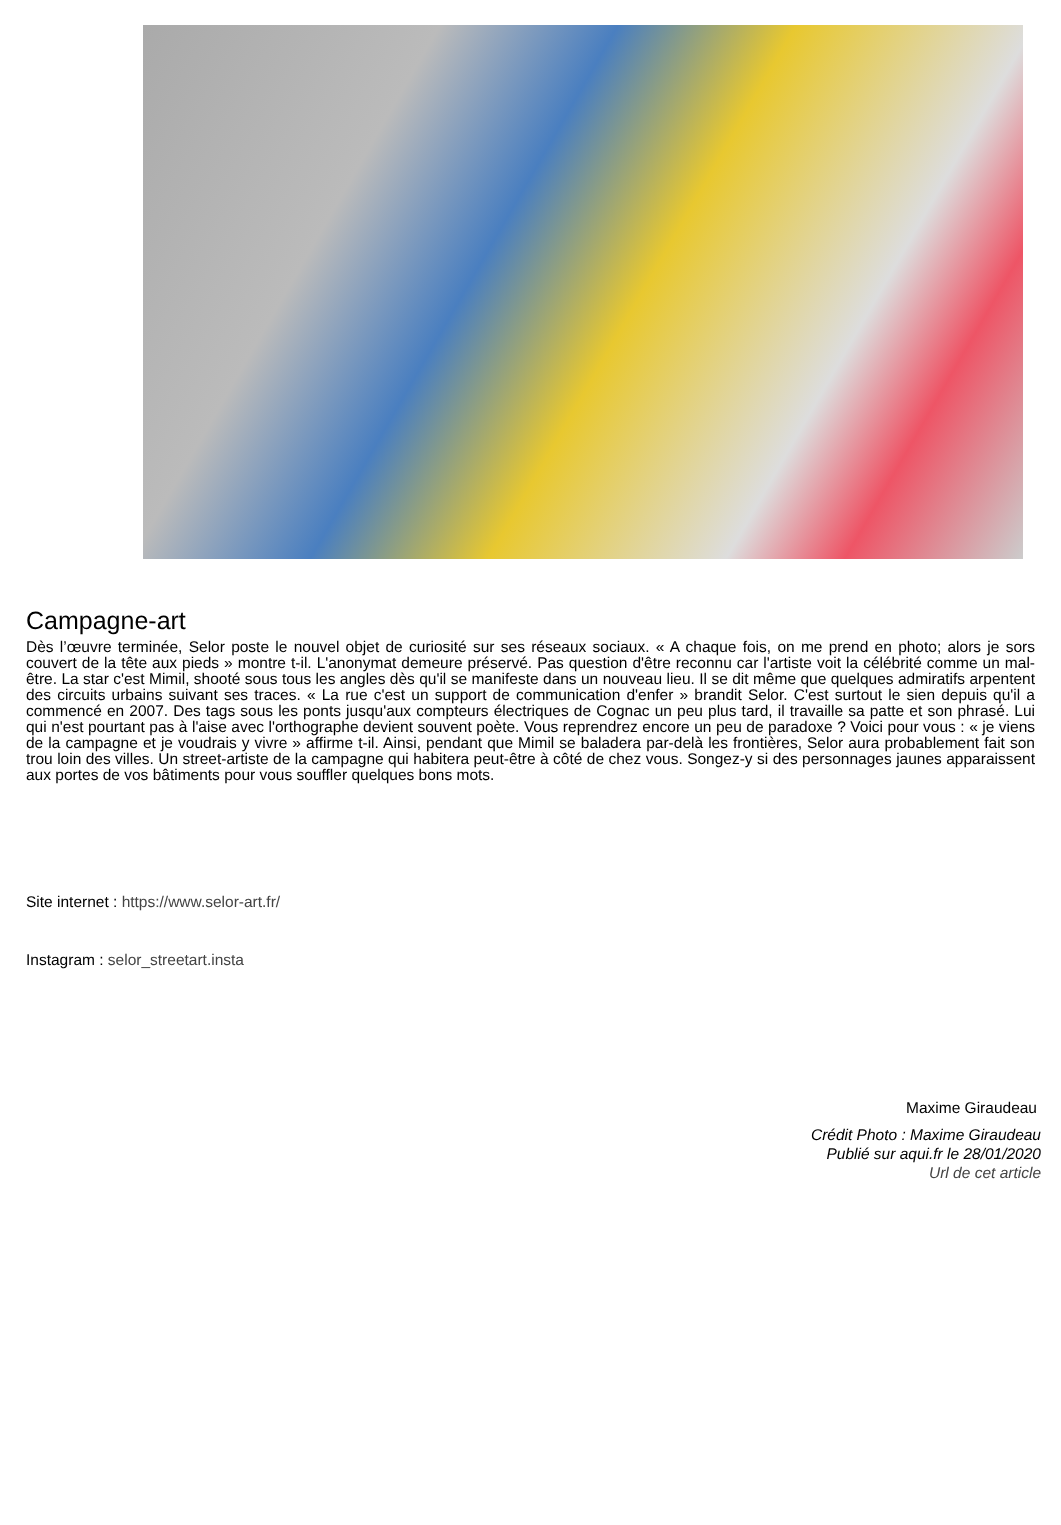Campagne-art
Dès l’œuvre terminée, Selor poste le nouvel objet de curiosité sur ses réseaux sociaux. « A chaque fois, on me prend en photo; alors je sors couvert de la tête aux pieds » montre t-il. L'anonymat demeure préservé. Pas question d'être reconnu car l'artiste voit la célébrité comme un mal-être. La star c'est Mimil, shooté sous tous les angles dès qu'il se manifeste dans un nouveau lieu. Il se dit même que quelques admiratifs arpentent des circuits urbains suivant ses traces. « La rue c'est un support de communication d'enfer » brandit Selor. C'est surtout le sien depuis qu'il a commencé en 2007. Des tags sous les ponts jusqu'aux compteurs électriques de Cognac un peu plus tard, il travaille sa patte et son phrasé. Lui qui n'est pourtant pas à l'aise avec l'orthographe devient souvent poète. Vous reprendrez encore un peu de paradoxe ? Voici pour vous : « je viens de la campagne et je voudrais y vivre » affirme t-il. Ainsi, pendant que Mimil se baladera par-delà les frontières, Selor aura probablement fait son trou loin des villes. Un street-artiste de la campagne qui habitera peut-être à côté de chez vous. Songez-y si des personnages jaunes apparaissent aux portes de vos bâtiments pour vous souffler quelques bons mots.
Site internet : https://www.selor-art.fr/
Instagram : selor_streetart.insta
Maxime Giraudeau
Crédit Photo : Maxime Giraudeau
Publié sur aqui.fr le 28/01/2020
Url de cet article